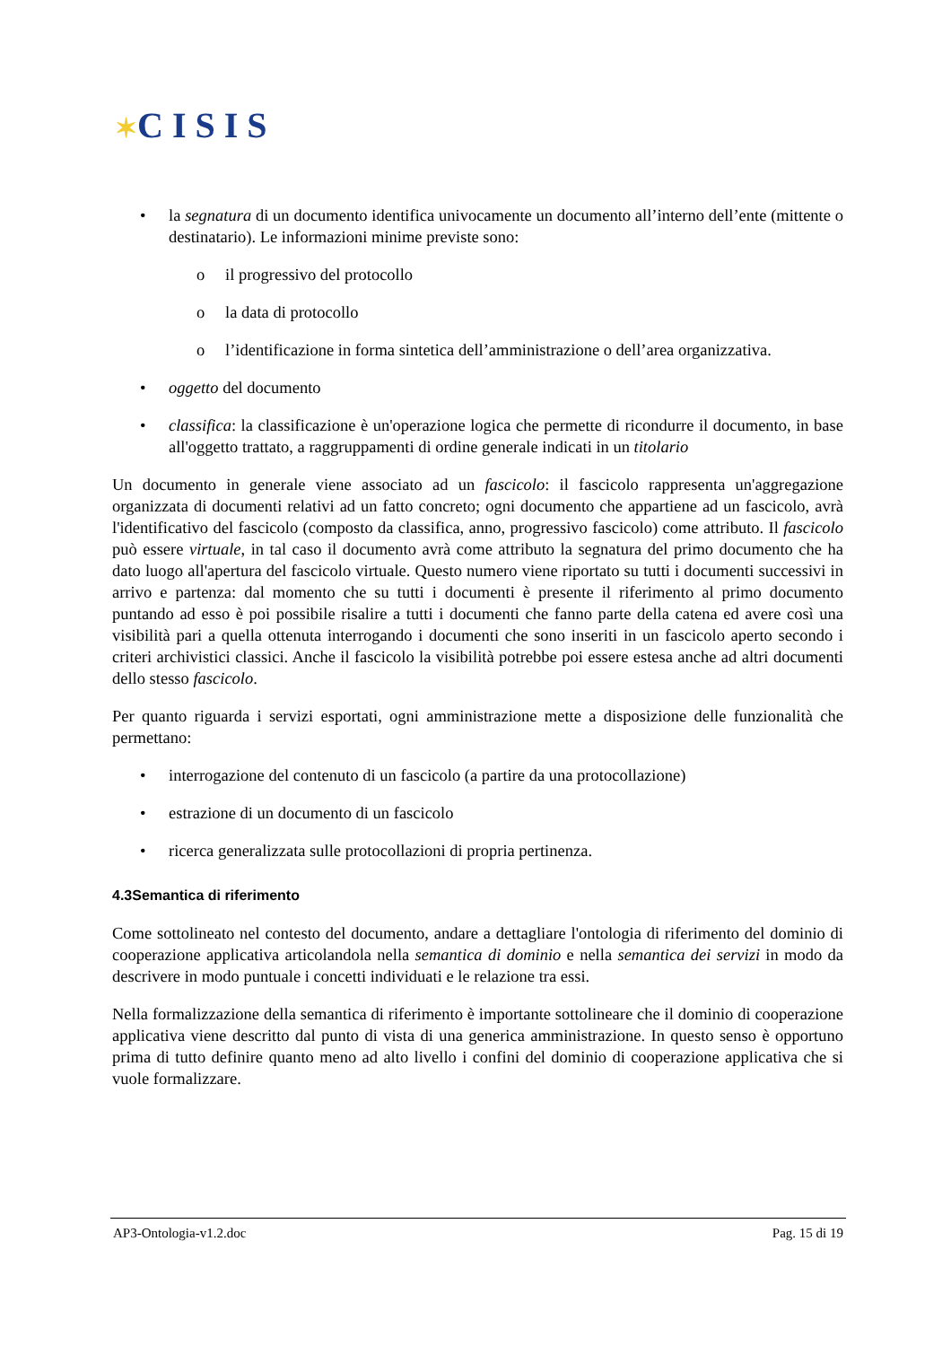✶C I S I S
• la segnatura di un documento identifica univocamente un documento all’interno dell’ente (mittente o destinatario). Le informazioni minime previste sono:
o il progressivo del protocollo
o la data di protocollo
o l’identificazione in forma sintetica dell’amministrazione o dell’area organizzativa.
• oggetto del documento
• classifica: la classificazione è un'operazione logica che permette di ricondurre il documento, in base all'oggetto trattato, a raggruppamenti di ordine generale indicati in un titolario
Un documento in generale viene associato ad un fascicolo: il fascicolo rappresenta un'aggregazione organizzata di documenti relativi ad un fatto concreto; ogni documento che appartiene ad un fascicolo, avrà l'identificativo del fascicolo (composto da classifica, anno, progressivo fascicolo) come attributo. Il fascicolo può essere virtuale, in tal caso il documento avrà come attributo la segnatura del primo documento che ha dato luogo all'apertura del fascicolo virtuale. Questo numero viene riportato su tutti i documenti successivi in arrivo e partenza: dal momento che su tutti i documenti è presente il riferimento al primo documento puntando ad esso è poi possibile risalire a tutti i documenti che fanno parte della catena ed avere così una visibilità pari a quella ottenuta interrogando i documenti che sono inseriti in un fascicolo aperto secondo i criteri archivistici classici. Anche il fascicolo la visibilità potrebbe poi essere estesa anche ad altri documenti dello stesso fascicolo.
Per quanto riguarda i servizi esportati, ogni amministrazione mette a disposizione delle funzionalità che permettano:
• interrogazione del contenuto di un fascicolo (a partire da una protocollazione)
• estrazione di un documento di un fascicolo
• ricerca generalizzata sulle protocollazioni di propria pertinenza.
4.3Semantica di riferimento
Come sottolineato nel contesto del documento, andare a dettagliare l'ontologia di riferimento del dominio di cooperazione applicativa articolandola nella semantica di dominio e nella semantica dei servizi in modo da descrivere in modo puntuale i concetti individuati e le relazione tra essi.
Nella formalizzazione della semantica di riferimento è importante sottolineare che il dominio di cooperazione applicativa viene descritto dal punto di vista di una generica amministrazione. In questo senso è opportuno prima di tutto definire quanto meno ad alto livello i confini del dominio di cooperazione applicativa che si vuole formalizzare.
AP3-Ontologia-v1.2.doc Pag. 15 di 19